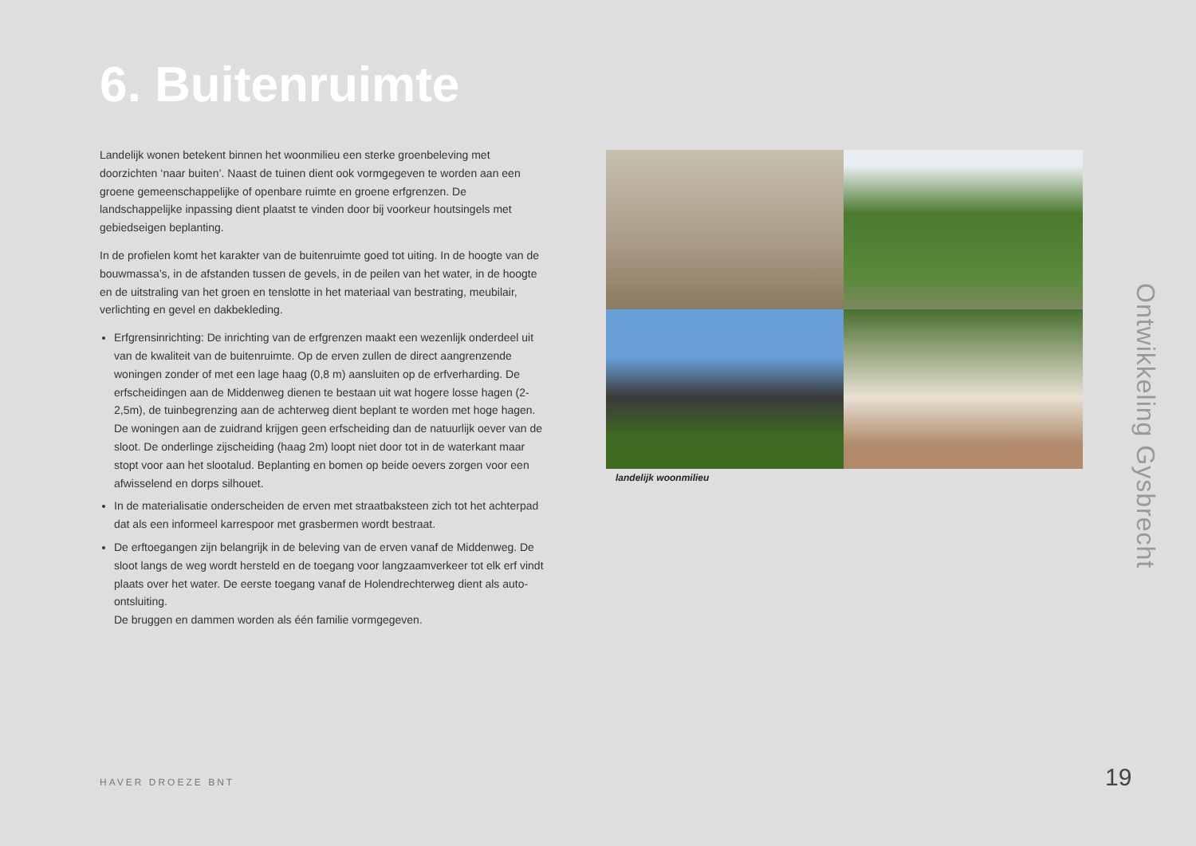6. Buitenruimte
Landelijk wonen betekent binnen het woonmilieu een sterke groenbeleving met doorzichten ‘naar buiten’. Naast de tuinen dient ook vormgegeven te worden aan een groene gemeenschappelijke of openbare ruimte en groene erfgrenzen. De landschappelijke inpassing dient plaatst te vinden door bij voorkeur houtsingels met gebiedseigen beplanting.
In de profielen komt het karakter van de buitenruimte goed tot uiting. In de hoogte van de bouwmassa’s, in de afstanden tussen de gevels, in de peilen van het water, in de hoogte en de uitstraling van het groen en tenslotte in het materiaal van bestrating, meubilair, verlichting en gevel en dakbekleding.
Erfgrensinrichting: De inrichting van de erfgrenzen maakt een wezenlijk onderdeel uit van de kwaliteit van de buitenruimte. Op de erven zullen de direct aangrenzende woningen zonder of met een lage haag (0,8 m) aansluiten op de erfverharding. De erfscheidingen aan de Middenweg dienen te bestaan uit wat hogere losse hagen (2-2,5m), de tuinbegrenzing aan de achterweg dient beplant te worden met hoge hagen. De woningen aan de zuidrand krijgen geen erfscheiding dan de natuurlijk oever van de sloot. De onderlinge zijscheiding (haag 2m) loopt niet door tot in de waterkant maar stopt voor aan het slootalud. Beplanting en bomen op beide oevers zorgen voor een afwisselend en dorps silhouet.
In de materialisatie onderscheiden de erven met straatbaksteen zich tot het achterpad dat als een informeel karrespoor met grasbermen wordt bestraat.
De erftoegangen zijn belangrijk in de beleving van de erven vanaf de Middenweg. De sloot langs de weg wordt hersteld en de toegang voor langzaamverkeer tot elk erf vindt plaats over het water. De eerste toegang vanaf de Holendrechterweg dient als auto-ontsluiting.
De bruggen en dammen worden als één familie vormgegeven.
landelijk woonmilieu
Ontwikkeling Gysbrecht
HAVER DROEZE BNT 19